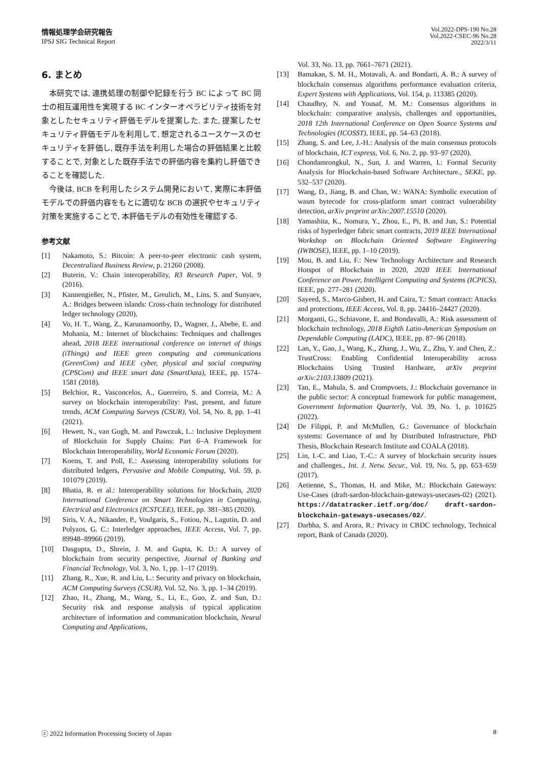情報処理学会研究報告
IPSJ SIG Technical Report
Vol.2022-DPS-190 No.28
Vol.2022-CSEC-96 No.28
2022/3/11
6. まとめ
本研究では, 連携処理の制御や記録を行う BC によって BC 同士の相互運用性を実現する BC インターオペラビリティ技術を対象としたセキュリティ評価モデルを提案した. また, 提案したセキュリティ評価モデルを利用して, 想定されるユースケースのセキュリティを評価し, 既存手法を利用した場合の評価結果と比較することで, 対象とした既存手法での評価内容を集約し評価できることを確認した.
今後は, BCB を利用したシステム開発において, 実際に本評価モデルでの評価内容をもとに適切な BCB の選択やセキュリティ対策を実施することで, 本評価モデルの有効性を確認する.
参考文献
[1] Nakamoto, S.: Bitcoin: A peer-to-peer electronic cash system, Decentralized Business Review, p. 21260 (2008).
[2] Buterin, V.: Chain interoperability, R3 Research Paper, Vol. 9 (2016).
[3] Kannengießer, N., Pfister, M., Greulich, M., Lins, S. and Sunyaev, A.: Bridges between islands: Cross-chain technology for distributed ledger technology (2020).
[4] Vo, H. T., Wang, Z., Karunamoorthy, D., Wagner, J., Abebe, E. and Mohania, M.: Internet of blockchains: Techniques and challenges ahead, 2018 IEEE international conference on internet of things (iThings) and IEEE green computing and communications (GreenCom) and IEEE cyber, physical and social computing (CPSCom) and IEEE smart data (SmartData), IEEE, pp. 1574–1581 (2018).
[5] Belchior, R., Vasconcelos, A., Guerreiro, S. and Correia, M.: A survey on blockchain interoperability: Past, present, and future trends, ACM Computing Surveys (CSUR), Vol. 54, No. 8, pp. 1–41 (2021).
[6] Hewett, N., van Gogh, M. and Pawczuk, L.: Inclusive Deployment of Blockchain for Supply Chains: Part 6–A Framework for Blockchain Interoperability, World Economic Forum (2020).
[7] Koens, T. and Poll, E.: Assessing interoperability solutions for distributed ledgers, Pervasive and Mobile Computing, Vol. 59, p. 101079 (2019).
[8] Bhatia, R. et al.: Interoperability solutions for blockchain, 2020 International Conference on Smart Technologies in Computing, Electrical and Electronics (ICSTCEE), IEEE, pp. 381–385 (2020).
[9] Siris, V. A., Nikander, P., Voulgaris, S., Fotiou, N., Lagutin, D. and Polyzos, G. C.: Interledger approaches, IEEE Access, Vol. 7, pp. 89948–89966 (2019).
[10] Dasgupta, D., Shrein, J. M. and Gupta, K. D.: A survey of blockchain from security perspective, Journal of Banking and Financial Technology, Vol. 3, No. 1, pp. 1–17 (2019).
[11] Zhang, R., Xue, R. and Liu, L.: Security and privacy on blockchain, ACM Computing Surveys (CSUR), Vol. 52, No. 3, pp. 1–34 (2019).
[12] Zhao, H., Zhang, M., Wang, S., Li, E., Guo, Z. and Sun, D.: Security risk and response analysis of typical application architecture of information and communication blockchain, Neural Computing and Applications,
Vol. 33, No. 13, pp. 7661–7671 (2021).
[13] Bamakan, S. M. H., Motavali, A. and Bondarti, A. B.: A survey of blockchain consensus algorithms performance evaluation criteria, Expert Systems with Applications, Vol. 154, p. 113385 (2020).
[14] Chaudhry, N. and Yousaf, M. M.: Consensus algorithms in blockchain: comparative analysis, challenges and opportunities, 2018 12th International Conference on Open Source Systems and Technologies (ICOSST), IEEE, pp. 54–63 (2018).
[15] Zhang, S. and Lee, J.-H.: Analysis of the main consensus protocols of blockchain, ICT express, Vol. 6, No. 2, pp. 93–97 (2020).
[16] Chondamrongkul, N., Sun, J. and Warren, I.: Formal Security Analysis for Blockchain-based Software Architecture., SEKE, pp. 532–537 (2020).
[17] Wang, D., Jiang, B. and Chan, W.: WANA: Symbolic execution of wasm bytecode for cross-platform smart contract vulnerability detection, arXiv preprint arXiv:2007.15510 (2020).
[18] Yamashita, K., Nomura, Y., Zhou, E., Pi, B. and Jun, S.: Potential risks of hyperledger fabric smart contracts, 2019 IEEE International Workshop on Blockchain Oriented Software Engineering (IWBOSE), IEEE, pp. 1–10 (2019).
[19] Mou, B. and Liu, F.: New Technology Architecture and Research Hotspot of Blockchain in 2020, 2020 IEEE International Conference on Power, Intelligent Computing and Systems (ICPICS), IEEE, pp. 277–281 (2020).
[20] Sayeed, S., Marco-Gisbert, H. and Caira, T.: Smart contract: Attacks and protections, IEEE Access, Vol. 8, pp. 24416–24427 (2020).
[21] Morganti, G., Schiavone, E. and Bondavalli, A.: Risk assessment of blockchain technology, 2018 Eighth Latin-American Symposium on Dependable Computing (LADC), IEEE, pp. 87–96 (2018).
[22] Lan, Y., Gao, J., Wang, K., Zhang, J., Wu, Z., Zhu, Y. and Chen, Z.: TrustCross: Enabling Confidential Interoperability across Blockchains Using Trusted Hardware, arXiv preprint arXiv:2103.13809 (2021).
[23] Tan, E., Mahula, S. and Crompvoets, J.: Blockchain governance in the public sector: A conceptual framework for public management, Government Information Quarterly, Vol. 39, No. 1, p. 101625 (2022).
[24] De Filippi, P. and McMullen, G.: Governance of blockchain systems: Governance of and by Distributed Infrastructure, PhD Thesis, Blockchain Research Institute and COALA (2018).
[25] Lin, I.-C. and Liao, T.-C.: A survey of blockchain security issues and challenges., Int. J. Netw. Secur., Vol. 19, No. 5, pp. 653–659 (2017).
[26] Aetienne, S., Thomas, H. and Mike, M.: Blockchain Gateways: Use-Cases (draft-sardon-blockchain-gateways-usecases-02) (2021). https://datatracker.ietf.org/doc/ draft-sardon-blockchain-gateways-usecases/02/.
[27] Darbha, S. and Arora, R.: Privacy in CBDC technology, Technical report, Bank of Canada (2020).
ⓒ 2022 Information Processing Society of Japan 8